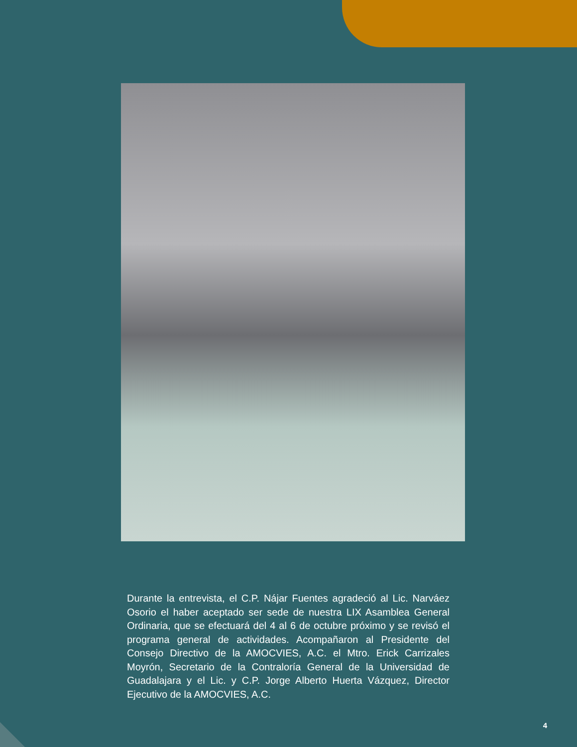Durante la entrevista, el C.P. Nájar Fuentes agradeció al Lic. Narváez Osorio el haber aceptado ser sede de nuestra LIX Asamblea General Ordinaria, que se efectuará del 4 al 6 de octubre próximo y se revisó el programa general de actividades. Acompañaron al Presidente del Consejo Directivo de la AMOCVIES, A.C. el Mtro. Erick Carrizales Moyrón, Secretario de la Contraloría General de la Universidad de Guadalajara y el Lic. y C.P. Jorge Alberto Huerta Vázquez, Director Ejecutivo de la AMOCVIES, A.C.
4